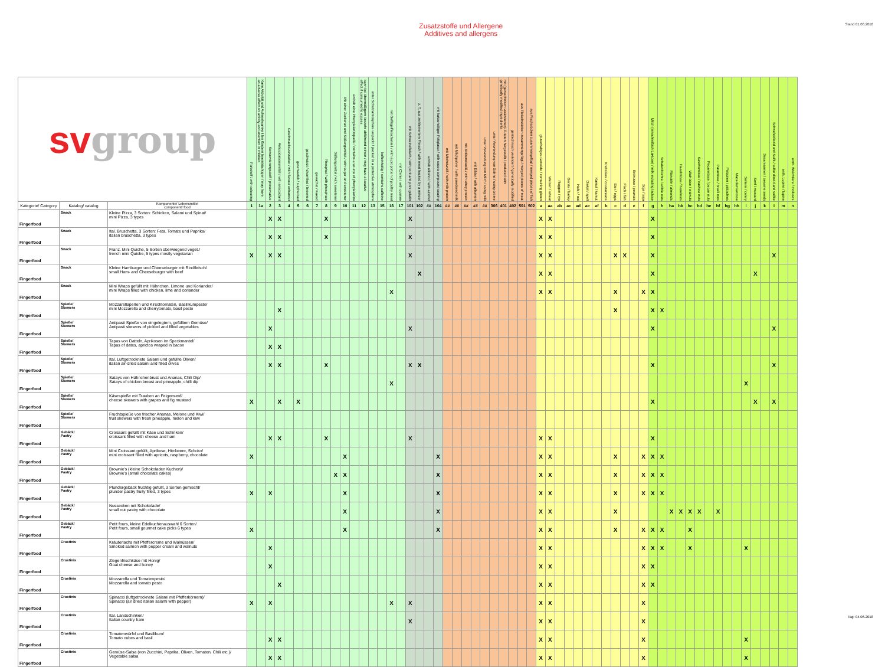Zusatzstoffe und Allergene
Additives and allergens
Stand 01.06.2018
| sv group | | | Farbstoff / with colouring | Kann Aktivität und Aufmerksamkeit bei Kindern beeinträchtigen / may have an adverse effect on activity and attention in children | Konservierungsstoff / preservative | Antioxidationsmittel / with antioxidant | Geschmacksverstärker / with flavour enhancer | geschwefelt / sulphurised | geschwärzt / charrified / browned | gewachst / waxed | Phosphat / with phosphate | Süßungsmittel / with sweetener | Mit einer Zuckerart und Süßungsmittel / with sugar and sweetener | enthält eine Phenylalaninquelle / contains a source of phenylalanine | kann bei übermäßigem Verzehr abführend wirken / may have a laxative effect if consumed to excess | unter Schutzatmosphäre verpackt / packed in a protective atmosphere | koffeinhaltig / contains caffeine | mit Geflügelfleischanteil / with a proportion of poultry meat | mit Chinin / with quinine | mit Schweinefleisch / with pork and pork gelatin | z. T. aus zerkleinertem Fleisch / with meat hacked by a mincer | enthält Alkohol / with alcohol | mit kakaohaltiger Fettglasur / with cocoa compound coating | mit Milcheiweiß / with milk protein | mit Milchpulver / with powdered milk | mit Molkeneiweiß / with whey protein | mit Eiklar / with albumen | unter Verwendung von Milch / using milk | unter Verwendung von Sahne / using creme | mit (gentechnisch veränderten) Zutaten hergestellt / produced with genetically modified ingredients | gentechnisch verändert / genetically modified | aus Fleischstücken zusammengefügt / merged pieces of meat | aus Fischstücken zusammengefügt / merged pieces of fish | glutenhaltiges Getreide / containing gluten | Weizen / wheat | Roggen / rye | Gerste / barley | Hafer / oat | Dinkel / spelt | Kamut / kamut | Krebstiere / crustaceans | Eier / eggs | Fisch / fish | Erdnüsse / peanuts | Soja / soja | Milch (einschließlich Laktose) / milk including lactose | Schalenfrüchte / edible nuts | Mandeln / almonds | Haselnüsse / hazelnuts | Walnüsse / walnuts | Kaschunüsse / cashew nuts | Pecannüsse / pecan nuts | Paranüsse / brazil nuts | Pistazien / pistachios | Macadamianüsse | Sellerie / celery | Senf / mustard | Sesamsamen / sesame seeds | Schwefeldioxid und Sulfit / sulfur dioxid and sulfite | enth. Lupine / lupine | enth. Weichtiere / molluscs |
| --- | --- | --- | --- | --- | --- | --- | --- | --- | --- | --- | --- | --- | --- | --- | --- | --- | --- | --- | --- | --- | --- | --- | --- | --- | --- | --- | --- | --- | --- | --- | --- | --- | --- | --- | --- | --- | --- | --- | --- | --- | --- | --- | --- | --- | --- | --- | --- | --- | --- | --- | --- | --- | --- | --- | --- | --- | --- | --- | --- | --- | --- |
| Kategorie/ Category | Katalog/ catalog | Komponente/ Lebensmittel component/ food | 1 | 1a | 2 | 3 | 4 | 5 | 6 | 7 | 8 | 9 | 10 | 11 | 12 | 13 | 15 | 16 | 17 | 101 | 102 | ## | 104 | ## | ## | ## | ## | ## | 306 | 401 | 402 | 501 | 502 | a | aa | ab | ac | ad | ae | af | b | c | d | e | f | g | h | ha | hb | hc | hd | he | hf | hg | hh | i | j | k | l | m | n |
| Fingerfood | Snack | Kleine Pizza, 3 Sorten: Schinken, Salami und Spinat/ mini Pizza, 3 types | | | X | X | | | | | X | | | | | | | | | X | | | | | | | | | | | | | | X | X | | | | | | | | | | | X | | | | | | | | | | | | | | | |
| Fingerfood | Snack | Ital. Bruschetta, 3 Sorten: Feta, Tomate und Paprika/ italian bruschetta, 3 types | | | X | X | | | | | X | | | | | | | | | X | | | | | | | | | | | | | | X | X | | | | | | | | | | | X | | | | | | | | | | | | | | | |
| Fingerfood | Snack | Franz. Mini Quiche, 5 Sorten überwiegend veget./ french mini Quiche, 5 types mostly vegetarian | X | | X | X | | | | | | | | | | | | | | X | | | | | | | | | | | | | | X | X | | | | | | | X | X | | | X | | | | | | | | | | | | | X | | |
| Fingerfood | Snack | Kleine Hamburger und Cheeseburger mit Rindfleisch/ small Ham- and Cheeseburger with beef | | | | | | | | | | | | | | | | | | | X | | | | | | | | | | | | | X | X | | | | | | | | | | | X | | | | | | | | | | | X | | | | |
| Fingerfood | Snack | Mini Wraps gefüllt mit Hähnchen, Limone und Koriander/ mini Wraps filled with chicken, lime and coriander | | | | | | | | | | | | | | | | X | | | | | | | | | | | | | | | | X | X | | | | | | | X | | | X | X | | | | | | | | | | | | | | | |
| Fingerfood | Spieße/ Skewers | Mozzarellaperlen und Kirschtomaten, Basilikumpesto/ mini Mozzarella and cherrytomato, basil pesto | | | | X | | | | | | | | | | | | | | | | | | | | | | | | | | | | | | | | | | | | X | | | | X | X | | | | | | | | | | | | | | |
| Fingerfood | Spieße/ Skewers | Antipasti Spieße von eingelegtem, gefülltem Gemüse/ Antipasti skewers of pickled and filled vegetables | | | X | | | | | | | | | | | | | | | X | | | | | | | | | | | | | | | | | | | | | | | | | | X | | | | | | | | | | | | | X | | |
| Fingerfood | Spieße/ Skewers | Tapas von Datteln, Aprikosen im Speckmantel/ Tapas of dates, aprictos wraped in bacon | | | X | X | | | | | | | | | | | | | | | | | | | | | | | | | | | | | | | | | | | | | | | | | | | | | | | | | | | | | | | |
| Fingerfood | Spieße/ Skewers | Ital. Luftgetrocknete Salami und gefüllte Oliven/ italian air-dried salami and filled olives | | | X | X | | | | | X | | | | | | | | | X | X | | | | | | | | | | | | | | | | | | | | | | | | | X | | | | | | | | | | | | | X | | |
| Fingerfood | Spieße/ Skewers | Satays von Hähnchenbrust und Ananas, Chili Dip/ Satays of chicken breast and pineapple, chilli dip | | | | | | | | | | | | | | | | X | | | | | | | | | | | | | | | | | | | | | | | | | | | | | | | | | | | | | | X | | | | | |
| Fingerfood | Spieße/ Skewers | Käsespieße mit Trauben an Feigensenf/ cheese skewers with grapes and fig mustard | X | | | X | | X | | | | | | | | | | | | | | | | | | | | | | | | | | | | | | | | | | | | | | X | | | | | | | | | | | X | | X | | |
| Fingerfood | Spieße/ Skewers | Fruchtspieße von frischer Ananas, Melone und Kiwi/ fruit skewers with fresh pineapple, melon and kiwi | | | | | | | | | | | | | | | | | | | | | | | | | | | | | | | | | | | | | | | | | | | | | | | | | | | | | | | | | | | |
| Fingerfood | Gebäck/ Pastry | Croissant gefüllt mit Käse und Schinken/ croissant filled with cheese and ham | | | X | X | | | | | X | | | | | | | | | X | | | | | | | | | | | | | | X | X | | | | | | | | | | | X | | | | | | | | | | | | | | | |
| Fingerfood | Gebäck/ Pastry | Mini Croissant gefüllt, Aprikose, Himbeere, Schoko/ mini croissant filled with apricots, raspberry, chocolate | X | | | | | | | | | | X | | | | | | | | | | X | | | | | | | | | | | X | X | | | | | | | X | | | X | X | X | | | | | | | | | | | | | | |
| Fingerfood | Gebäck/ Pastry | Brownie's (kleine Schokoladen Kuchen)/ Brownie's (small chocolate cakes) | | | | | | | | | | X | X | | | | | | | | | | X | | | | | | | | | | | X | X | | | | | | | X | | | X | X | X | | | | | | | | | | | | | | |
| Fingerfood | Gebäck/ Pastry | Plundergebäck fruchtig gefüllt, 3 Sorten gemischt/ plunder pastry fruity filled, 3 types | X | | X | | | | | | | | X | | | | | | | | | | X | | | | | | | | | | | X | X | | | | | | | X | | | X | X | X | | | | | | | | | | | | | | |
| Fingerfood | Gebäck/ Pastry | Nussecken mit Schokolade/ small nut pastry with chocolate | | | | | | | | | | | X | | | | | | | | | | X | | | | | | | | | | | X | X | | | | | | | X | | | | | | X | X | X | X | | X | | | | | | | | |
| Fingerfood | Gebäck/ Pastry | Petit fours, kleine Edelkuchenauswahl 6 Sorten/ Petit fours, small gourmet cake picks 6 types | X | | | | | | | | | | X | | | | | | | | | | X | | | | | | | | | | | X | X | | | | | | | X | | | X | X | X | | | X | | | | | | | | | | | |
| Fingerfood | Crostinis | Kräuterlachs mit Pfeffercreme und Walnüssen/ Smoked salmon with pepper cream and walnuts | | | X | | | | | | | | | | | | | | | | | | | | | | | | | | | | | X | X | | | | | | | | | | X | X | X | | | X | | | | | | X | | | | | |
| Fingerfood | Crostinis | Ziegenfrischkäse mit Honig/ Goat cheese and honey | | | X | | | | | | | | | | | | | | | | | | | | | | | | | | | | | X | X | | | | | | | | | | X | X | | | | | | | | | | | | | | | |
| Fingerfood | Crostinis | Mozzarella und Tomatenpesto/ Mozzarella and tomato pesto | | | | X | | | | | | | | | | | | | | | | | | | | | | | | | | | | X | X | | | | | | | | | | X | X | | | | | | | | | | | | | | | |
| Fingerfood | Crostinis | Spinacci (luftgetrocknete Salami mit Pfefferkörnern)/ Spinacci (air dried italian salami with pepper) | X | | X | | | | | | | | | | | | | X | | X | | | | | | | | | | | | | | X | X | | | | | | | | | | X | | | | | | | | | | | | | | | | |
| Fingerfood | Crostinis | Ital. Landschinken/ Italian country ham | | | | | | | | | | | | | | | | | | X | | | | | | | | | | | | | | X | X | | | | | | | | | | X | | | | | | | | | | | | | | | | |
| Fingerfood | Crostinis | Tomatenwürfel und Basilikum/ Tomato cubes and basil | | | X | X | | | | | | | | | | | | | | | | | | | | | | | | | | | | X | X | | | | | | | | | | X | | | | | | | | | | | X | | | | | |
| Fingerfood | Crostinis | Gemüse-Salsa (von Zucchini, Paprika, Oliven, Tomaten, Chili etc.)/ Vegetable salsa | | | X | X | | | | | | | | | | | | | | | | | | | | | | | | | | | | X | X | | | | | | | | | | X | | | | | | | | | | | X | | | | | |
Tag: 04.06.2018